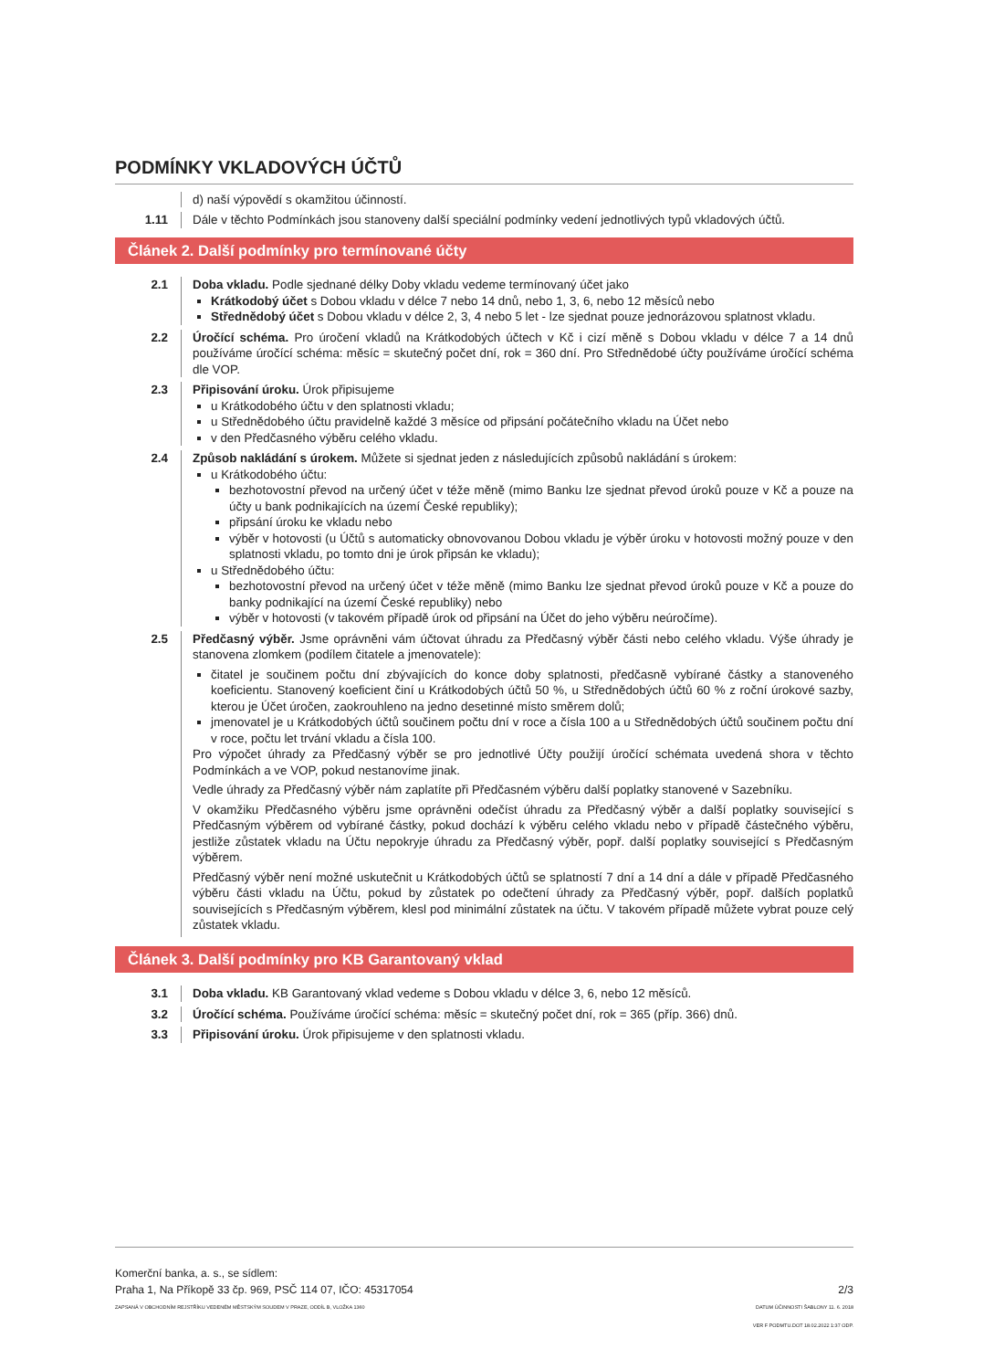PODMÍNKY VKLADOVÝCH ÚČTŮ
d) naší výpovědí s okamžitou účinností.
1.11 Dále v těchto Podmínkách jsou stanoveny další speciální podmínky vedení jednotlivých typů vkladových účtů.
Článek 2. Další podmínky pro termínované účty
2.1 Doba vkladu. Podle sjednané délky Doby vkladu vedeme termínovaný účet jako
Krátkodobý účet s Dobou vkladu v délce 7 nebo 14 dnů, nebo 1, 3, 6, nebo 12 měsíců nebo
Střednědobý účet s Dobou vkladu v délce 2, 3, 4 nebo 5 let - lze sjednat pouze jednorázovou splatnost vkladu.
2.2 Úročící schéma. Pro úročení vkladů na Krátkodobých účtech v Kč i cizí měně s Dobou vkladu v délce 7 a 14 dnů používáme úročící schéma: měsíc = skutečný počet dní, rok = 360 dní. Pro Střednědobé účty používáme úročící schéma dle VOP.
2.3 Připisování úroku. Úrok připisujeme
u Krátkodobého účtu v den splatnosti vkladu;
u Střednědobého účtu pravidelně každé 3 měsíce od připsání počátečního vkladu na Účet nebo
v den Předčasného výběru celého vkladu.
2.4 Způsob nakládání s úrokem. Můžete si sjednat jeden z následujících způsobů nakládání s úrokem:
u Krátkodobého účtu:
bezhotovostní převod na určený účet v téže měně (mimo Banku lze sjednat převod úroků pouze v Kč a pouze na účty u bank podnikajících na území České republiky);
připsání úroku ke vkladu nebo
výběr v hotovosti (u Účtů s automaticky obnovovanou Dobou vkladu je výběr úroku v hotovosti možný pouze v den splatnosti vkladu, po tomto dni je úrok připsán ke vkladu);
u Střednědobého účtu:
bezhotovostní převod na určený účet v téže měně (mimo Banku lze sjednat převod úroků pouze v Kč a pouze do banky podnikající na území České republiky) nebo
výběr v hotovosti (v takovém případě úrok od připsání na Účet do jeho výběru neúročíme).
2.5 Předčasný výběr. Jsme oprávněni vám účtovat úhradu za Předčasný výběr části nebo celého vkladu. Výše úhrady je stanovena zlomkem (podílem čitatele a jmenovatele):
čitatel je součinem počtu dní zbývajících do konce doby splatnosti, předčasně vybírané částky a stanoveného koeficientu. Stanovený koeficient činí u Krátkodobých účtů 50 %, u Střednědobých účtů 60 % z roční úrokové sazby, kterou je Účet úročen, zaokrouhleno na jedno desetinné místo směrem dolů;
jmenovatel je u Krátkodobých účtů součinem počtu dní v roce a čísla 100 a u Střednědobých účtů součinem počtu dní v roce, počtu let trvání vkladu a čísla 100.
Pro výpočet úhrady za Předčasný výběr se pro jednotlivé Účty použijí úročící schémata uvedená shora v těchto Podmínkách a ve VOP, pokud nestanovíme jinak.
Vedle úhrady za Předčasný výběr nám zaplatíte při Předčasném výběru další poplatky stanovené v Sazebníku.
V okamžiku Předčasného výběru jsme oprávněni odečíst úhradu za Předčasný výběr a další poplatky související s Předčasným výběrem od vybírané částky, pokud dochází k výběru celého vkladu nebo v případě částečného výběru, jestliže zůstatek vkladu na Účtu nepokryje úhradu za Předčasný výběr, popř. další poplatky související s Předčasným výběrem.
Předčasný výběr není možné uskutečnit u Krátkodobých účtů se splatností 7 dní a 14 dní a dále v případě Předčasného výběru části vkladu na Účtu, pokud by zůstatek po odečtení úhrady za Předčasný výběr, popř. dalších poplatků souvisejících s Předčasným výběrem, klesl pod minimální zůstatek na účtu. V takovém případě můžete vybrat pouze celý zůstatek vkladu.
Článek 3. Další podmínky pro KB Garantovaný vklad
3.1 Doba vkladu. KB Garantovaný vklad vedeme s Dobou vkladu v délce 3, 6, nebo 12 měsíců.
3.2 Úročící schéma. Používáme úročící schéma: měsíc = skutečný počet dní, rok = 365 (příp. 366) dnů.
3.3 Připisování úroku. Úrok připisujeme v den splatnosti vkladu.
Komerční banka, a. s., se sídlem:
Praha 1, Na Příkopě 33 čp. 969, PSČ 114 07, IČO: 45317054
ZAPSANÁ V OBCHODNÍM REJSTŘÍKU VEDENÉM MĚSTSKÝM SOUDEM V PRAZE, ODDÍL B, VLOŽKA 1360
2/3
DATUM ÚČINNOSTI ŠABLONY 11. 6. 2018
VER F PODMTU.DOT 18.02.2022 1:37 ODP.